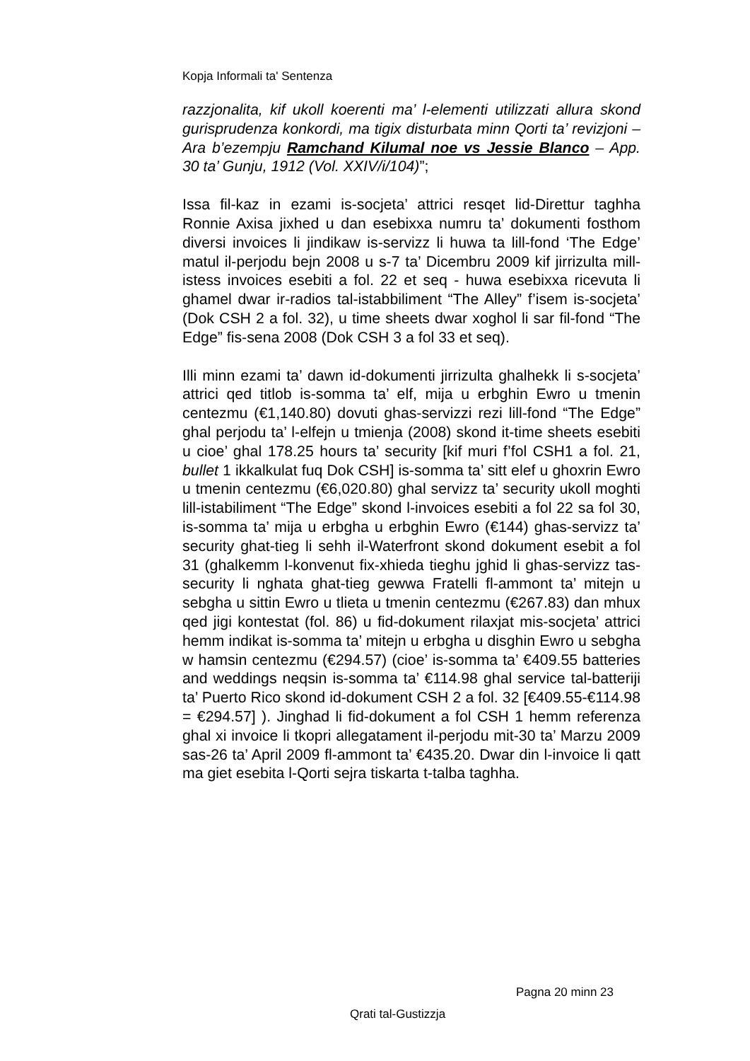Kopja Informali ta' Sentenza
razzjonalita, kif ukoll koerenti ma’ l-elementi utilizzati allura skond gurisprudenza konkordi, ma tigix disturbata minn Qorti ta’ revizjoni – Ara b’ezempju Ramchand Kilumal noe vs Jessie Blanco – App. 30 ta’ Gunju, 1912 (Vol. XXIV/i/104)”;
Issa fil-kaz in ezami is-socjeta’ attrici resqet lid-Direttur taghha Ronnie Axisa jixhed u dan esebixxa numru ta’ dokumenti fosthom diversi invoices li jindikaw is-servizz li huwa ta lill-fond ‘The Edge’ matul il-perjodu bejn 2008 u s-7 ta’ Dicembru 2009 kif jirrizulta mill-istess invoices esebiti a fol. 22 et seq - huwa esebixxa ricevuta li ghamel dwar ir-radios tal-istabbiliment “The Alley” f’isem is-socjeta’ (Dok CSH 2 a fol. 32), u time sheets dwar xoghol li sar fil-fond “The Edge” fis-sena 2008 (Dok CSH 3 a fol 33 et seq).
Illi minn ezami ta’ dawn id-dokumenti jirrizulta ghalhekk li s-socjeta’ attrici qed titlob is-somma ta’ elf, mija u erbghin Ewro u tmenin centezmu (€1,140.80) dovuti ghas-servizzi rezi lill-fond “The Edge” ghal perjodu ta’ l-elfejn u tmienja (2008) skond it-time sheets esebiti u cioe’ ghal 178.25 hours ta’ security [kif muri f’fol CSH1 a fol. 21, bullet 1 ikkalkulat fuq Dok CSH] is-somma ta’ sitt elef u ghoxrin Ewro u tmenin centezmu (€6,020.80) ghal servizz ta’ security ukoll moghti lill-istabiliment “The Edge” skond l-invoices esebiti a fol 22 sa fol 30, is-somma ta’ mija u erbgha u erbghin Ewro (€144) ghas-servizz ta’ security ghat-tieg li sehh il-Waterfront skond dokument esebit a fol 31 (ghalkemm l-konvenut fix-xhieda tieghu jghid li ghas-servizz tas-security li nghata ghat-tieg gewwa Fratelli fl-ammont ta’ mitejn u sebgha u sittin Ewro u tlieta u tmenin centezmu (€267.83) dan mhux qed jigi kontestat (fol. 86) u fid-dokument rilaxjat mis-socjeta’ attrici hemm indikat is-somma ta’ mitejn u erbgha u disghin Ewro u sebgha w hamsin centezmu (€294.57) (cioe’ is-somma ta’ €409.55 batteries and weddings neqsin is-somma ta’ €114.98 ghal service tal-batteriji ta’ Puerto Rico skond id-dokument CSH 2 a fol. 32 [€409.55-€114.98 = €294.57] ). Jinghad li fid-dokument a fol CSH 1 hemm referenza ghal xi invoice li tkopri allegatament il-perjodu mit-30 ta’ Marzu 2009 sas-26 ta’ April 2009 fl-ammont ta’ €435.20. Dwar din l-invoice li qatt ma giet esebita l-Qorti sejra tiskarta t-talba taghha.
Pagna 20 minn 23
Qrati tal-Gustizzja